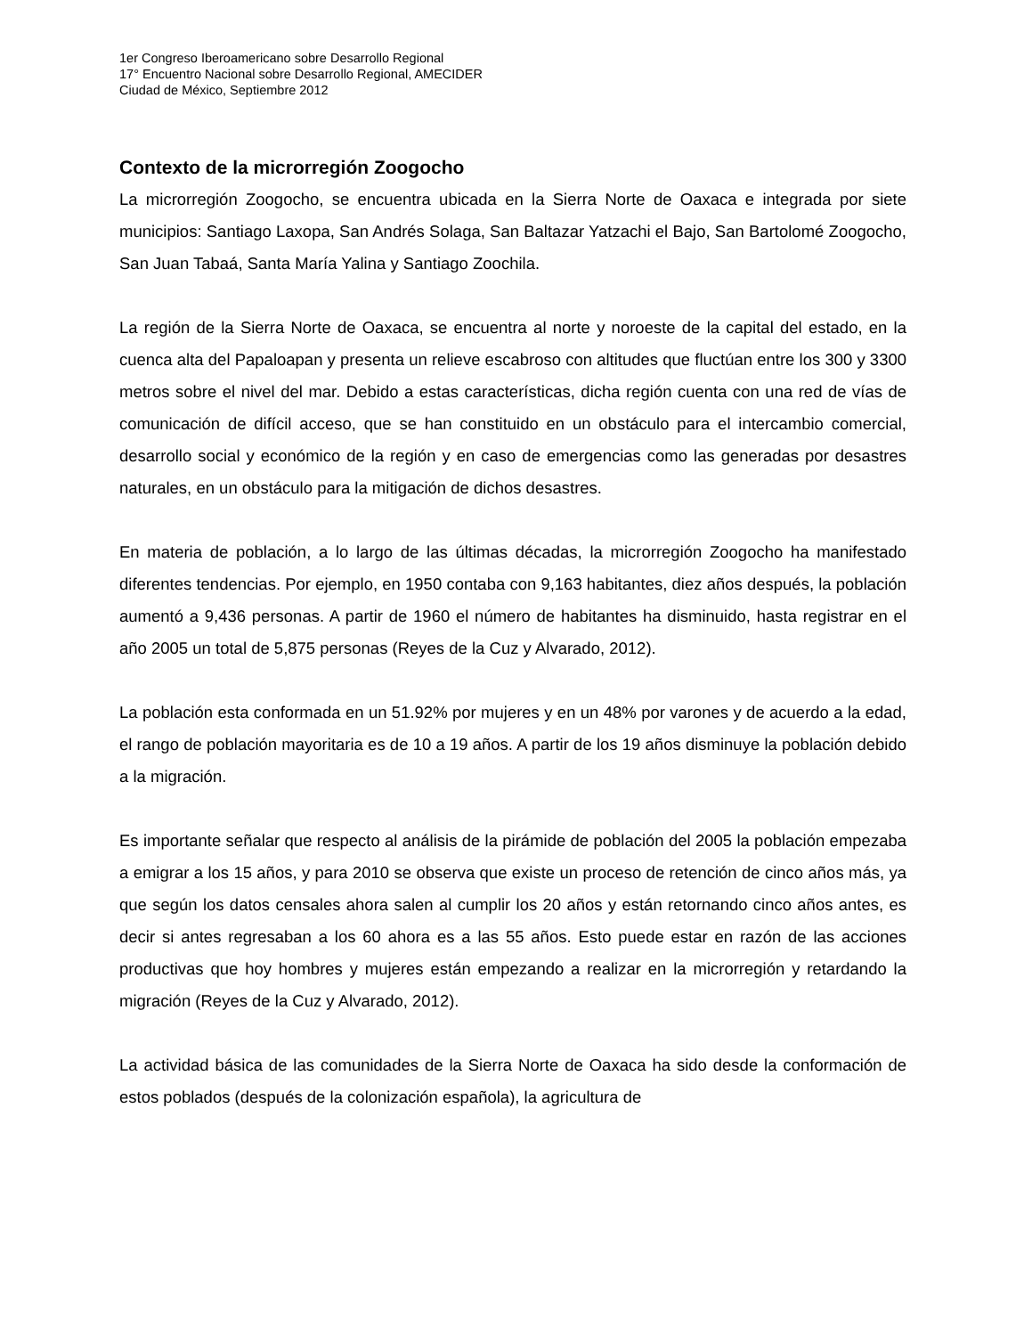1er Congreso Iberoamericano sobre Desarrollo Regional
17° Encuentro Nacional sobre Desarrollo Regional, AMECIDER
Ciudad de México, Septiembre 2012
Contexto de la microrregión Zoogocho
La microrregión Zoogocho, se encuentra ubicada en la Sierra Norte de Oaxaca e integrada por siete municipios: Santiago Laxopa, San Andrés Solaga, San Baltazar Yatzachi el Bajo, San Bartolomé Zoogocho, San Juan Tabaá, Santa María Yalina y Santiago Zoochila.
La región de la Sierra Norte de Oaxaca, se encuentra al norte y noroeste de la capital del estado, en la cuenca alta del Papaloapan y presenta un relieve escabroso con altitudes que fluctúan entre los 300 y 3300 metros sobre el nivel del mar. Debido a estas características, dicha región cuenta con una red de vías de comunicación de difícil acceso, que se han constituido en un obstáculo para el intercambio comercial, desarrollo social y económico de la región y en caso de emergencias como las generadas por desastres naturales, en un obstáculo para la mitigación de dichos desastres.
En materia de población, a lo largo de las últimas décadas, la microrregión Zoogocho ha manifestado diferentes tendencias. Por ejemplo, en 1950 contaba con 9,163 habitantes, diez años después, la población aumentó a 9,436 personas. A partir de 1960 el número de habitantes ha disminuido, hasta registrar en el año 2005 un total de 5,875 personas (Reyes de la Cuz y Alvarado, 2012).
La población esta conformada en un 51.92% por mujeres y en un 48% por varones y de acuerdo a la edad, el rango de población mayoritaria es de 10 a 19 años. A partir de los 19 años disminuye la población debido a la migración.
Es importante señalar que respecto al análisis de la pirámide de población del 2005 la población empezaba a emigrar a los 15 años, y para 2010 se observa que existe un proceso de retención de cinco años más, ya que según los datos censales ahora salen al cumplir los 20 años y están retornando cinco años antes, es decir si antes regresaban a los 60 ahora es a las 55 años. Esto puede estar en razón de las acciones productivas que hoy hombres y mujeres están empezando a realizar en la microrregión y retardando la migración (Reyes de la Cuz y Alvarado, 2012).
La actividad básica de las comunidades de la Sierra Norte de Oaxaca ha sido desde la conformación de estos poblados (después de la colonización española), la agricultura de